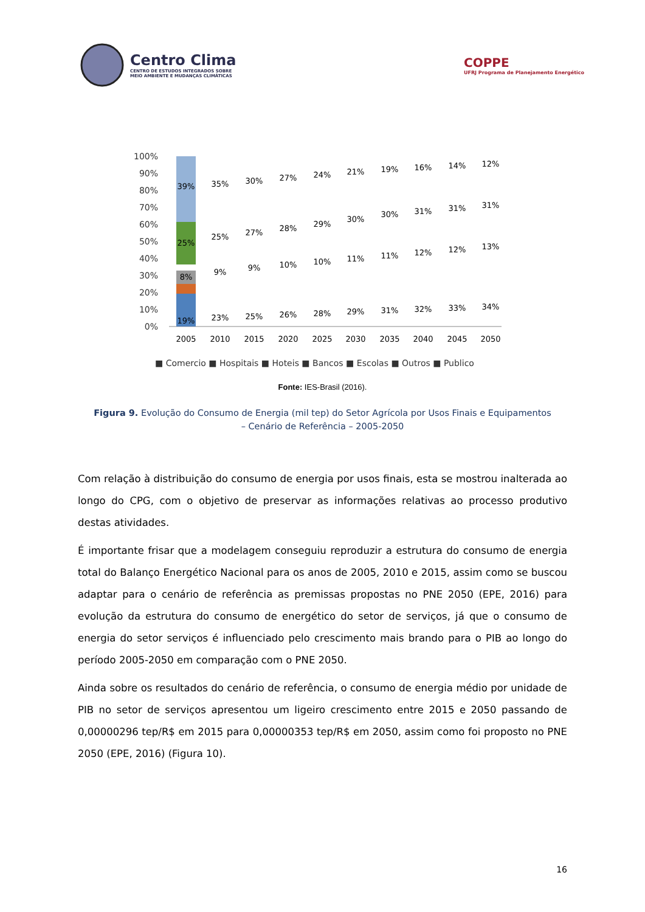Centro Clima
CENTRO DE ESTUDOS INTEGRADOS SOBRE
MEIO AMBIENTE E MUDANÇAS CLIMÁTICAS
COPPE
UFRJ Programa de Planejamento Energético
100%
90%
80%
70%
60%
50%
40%
30%
20%
10%
0%
39%
25%
8%
19%
2005
2010
2015
2020
2025
2030
2035
2040
2045
2050
35%
30%
27%
24%
21%
19%
16%
14%
12%
25%
27%
28%
29%
30%
30%
31%
31%
31%
9%
9%
10%
10%
11%
11%
12%
12%
13%
23%
25%
26%
28%
29%
31%
32%
33%
34%
■ Comercio ■ Hospitais ■ Hoteis ■ Bancos ■ Escolas ■ Outros ■ Publico
Fonte: IES-Brasil (2016).
Figura 9. Evolução do Consumo de Energia (mil tep) do Setor Agrícola por Usos Finais e Equipamentos – Cenário de Referência – 2005-2050
Com relação à distribuição do consumo de energia por usos finais, esta se mostrou inalterada ao longo do CPG, com o objetivo de preservar as informações relativas ao processo produtivo destas atividades.
É importante frisar que a modelagem conseguiu reproduzir a estrutura do consumo de energia total do Balanço Energético Nacional para os anos de 2005, 2010 e 2015, assim como se buscou adaptar para o cenário de referência as premissas propostas no PNE 2050 (EPE, 2016) para evolução da estrutura do consumo de energético do setor de serviços, já que o consumo de energia do setor serviços é influenciado pelo crescimento mais brando para o PIB ao longo do período 2005-2050 em comparação com o PNE 2050.
Ainda sobre os resultados do cenário de referência, o consumo de energia médio por unidade de PIB no setor de serviços apresentou um ligeiro crescimento entre 2015 e 2050 passando de 0,00000296 tep/R$ em 2015 para 0,00000353 tep/R$ em 2050, assim como foi proposto no PNE 2050 (EPE, 2016) (Figura 10).
16